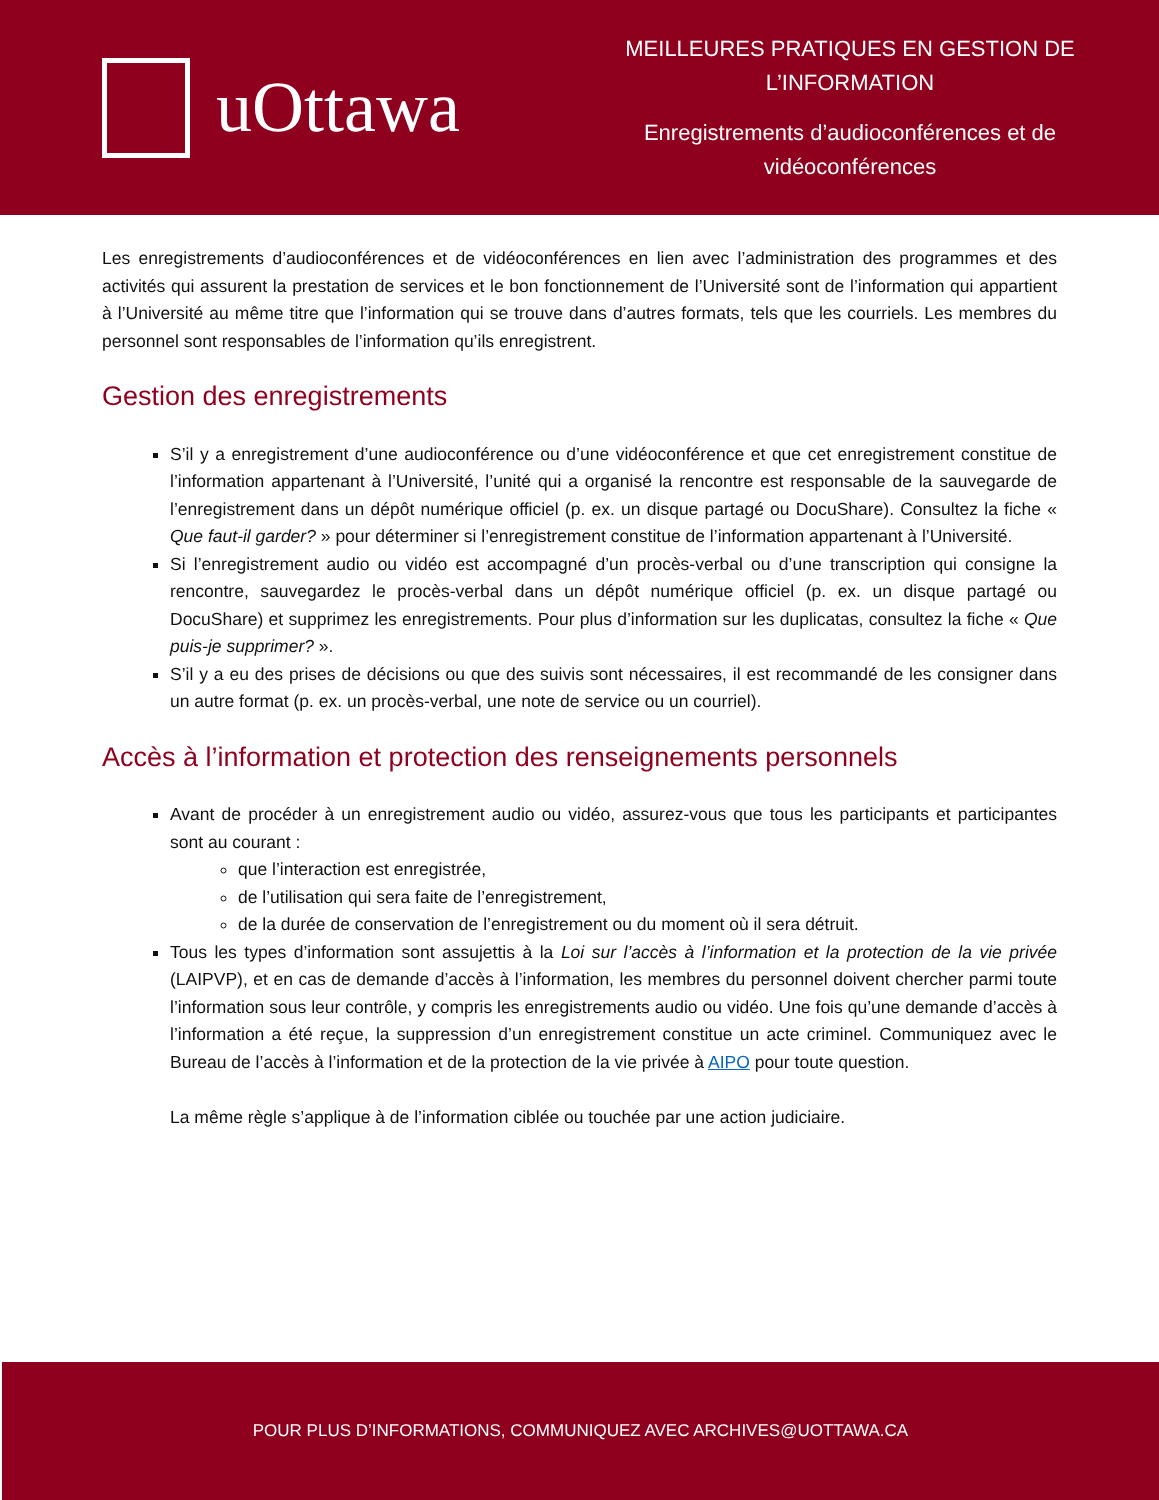uOttawa
MEILLEURES PRATIQUES EN GESTION DE L’INFORMATION
Enregistrements d’audioconférences et de vidéoconférences
Les enregistrements d’audioconférences et de vidéoconférences en lien avec l’administration des programmes et des activités qui assurent la prestation de services et le bon fonctionnement de l’Université sont de l’information qui appartient à l’Université au même titre que l’information qui se trouve dans d’autres formats, tels que les courriels. Les membres du personnel sont responsables de l’information qu’ils enregistrent.
Gestion des enregistrements
S’il y a enregistrement d’une audioconférence ou d’une vidéoconférence et que cet enregistrement constitue de l’information appartenant à l’Université, l’unité qui a organisé la rencontre est responsable de la sauvegarde de l’enregistrement dans un dépôt numérique officiel (p. ex. un disque partagé ou DocuShare). Consultez la fiche « Que faut-il garder? » pour déterminer si l’enregistrement constitue de l’information appartenant à l’Université.
Si l’enregistrement audio ou vidéo est accompagné d’un procès-verbal ou d’une transcription qui consigne la rencontre, sauvegardez le procès-verbal dans un dépôt numérique officiel (p. ex. un disque partagé ou DocuShare) et supprimez les enregistrements. Pour plus d’information sur les duplicatas, consultez la fiche « Que puis-je supprimer? ».
S’il y a eu des prises de décisions ou que des suivis sont nécessaires, il est recommandé de les consigner dans un autre format (p. ex. un procès-verbal, une note de service ou un courriel).
Accès à l’information et protection des renseignements personnels
Avant de procéder à un enregistrement audio ou vidéo, assurez-vous que tous les participants et participantes sont au courant :
que l’interaction est enregistrée,
de l’utilisation qui sera faite de l’enregistrement,
de la durée de conservation de l’enregistrement ou du moment où il sera détruit.
Tous les types d’information sont assujettis à la Loi sur l’accès à l’information et la protection de la vie privée (LAIPVP), et en cas de demande d’accès à l’information, les membres du personnel doivent chercher parmi toute l’information sous leur contrôle, y compris les enregistrements audio ou vidéo. Une fois qu’une demande d’accès à l’information a été reçue, la suppression d’un enregistrement constitue un acte criminel. Communiquez avec le Bureau de l’accès à l’information et de la protection de la vie privée à AIPO pour toute question.
La même règle s’applique à de l’information ciblée ou touchée par une action judiciaire.
POUR PLUS D’INFORMATIONS, COMMUNIQUEZ AVEC ARCHIVES@UOTTAWA.CA